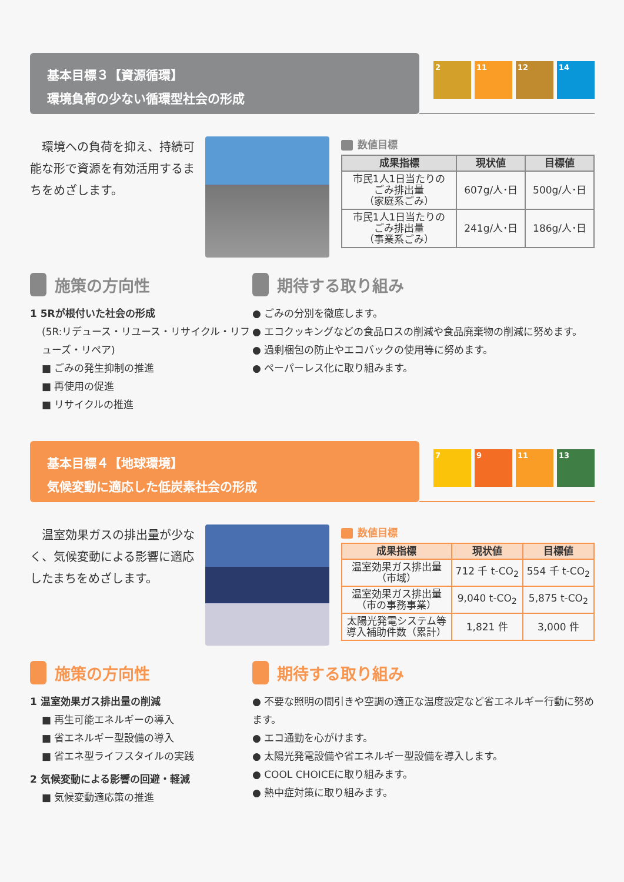基本目標３【資源循環】
環境負荷の少ない循環型社会の形成
2 11 12 14
　環境への負荷を抑え、持続可能な形で資源を有効活用するまちをめざします。
数値目標
| 成果指標 | 現状値 | 目標値 |
| --- | --- | --- |
| 市民1人1日当たりの ごみ排出量 （家庭系ごみ） | 607g/人･日 | 500g/人･日 |
| 市民1人1日当たりの ごみ排出量 （事業系ごみ） | 241g/人･日 | 186g/人･日 |
施策の方向性
1 5Rが根付いた社会の形成
(5R:リデュース・リユース・リサイクル・リフューズ・リペア)
■ ごみの発生抑制の推進
■ 再使用の促進
■ リサイクルの推進
期待する取り組み
● ごみの分別を徹底します。
● エコクッキングなどの食品ロスの削減や食品廃棄物の削減に努めます。
● 過剰梱包の防止やエコバックの使用等に努めます。
● ペーパーレス化に取り組みます。
基本目標４【地球環境】
気候変動に適応した低炭素社会の形成
7 9 11 13
　温室効果ガスの排出量が少なく、気候変動による影響に適応したまちをめざします。
数値目標
| 成果指標 | 現状値 | 目標値 |
| --- | --- | --- |
| 温室効果ガス排出量 （市域） | 712 千 t-CO<sub>2</sub> | 554 千 t-CO<sub>2</sub> |
| 温室効果ガス排出量 （市の事務事業） | 9,040 t-CO<sub>2</sub> | 5,875 t-CO<sub>2</sub> |
| 太陽光発電システム等 導入補助件数（累計） | 1,821 件 | 3,000 件 |
施策の方向性
1 温室効果ガス排出量の削減
■ 再生可能エネルギーの導入
■ 省エネルギー型設備の導入
■ 省エネ型ライフスタイルの実践
2 気候変動による影響の回避・軽減
■ 気候変動適応策の推進
期待する取り組み
● 不要な照明の間引きや空調の適正な温度設定など省エネルギー行動に努めます。
● エコ通勤を心がけます。
● 太陽光発電設備や省エネルギー型設備を導入します。
● COOL CHOICEに取り組みます。
● 熱中症対策に取り組みます。